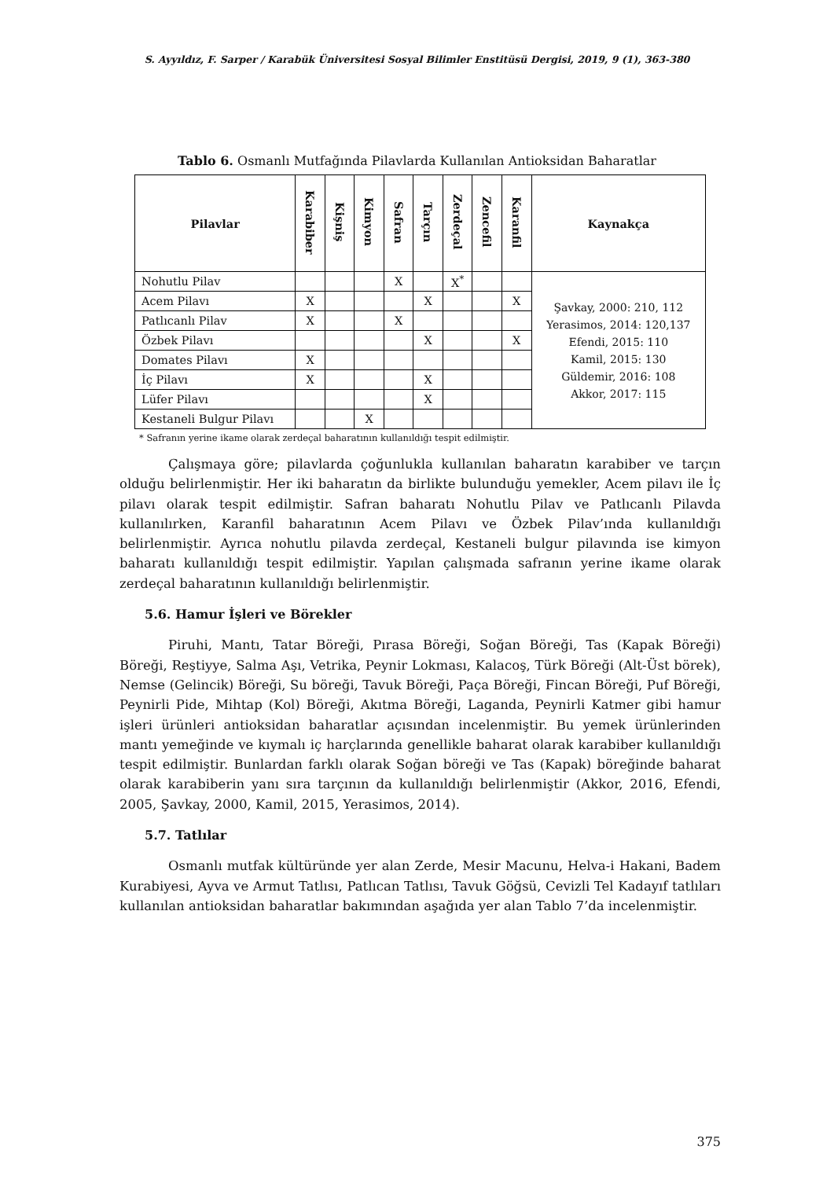S. Ayyıldız, F. Sarper / Karabük Üniversitesi Sosyal Bilimler Enstitüsü Dergisi, 2019, 9 (1), 363-380
Tablo 6. Osmanlı Mutfağında Pilavlarda Kullanılan Antioksidan Baharatlar
| Pilavlar | Karabiber | Kişniş | Kimyon | Safran | Tarçın | Zerdeçal | Zencefil | Karanfil | Kaynakça |
| --- | --- | --- | --- | --- | --- | --- | --- | --- | --- |
| Nohutlu Pilav | | | | X | | X<sup>*</sup> | | | Şavkay, 2000: 210, 112 Yerasimos, 2014: 120,137 Efendi, 2015: 110 Kamil, 2015: 130 Güldemir, 2016: 108 Akkor, 2017: 115 |
| Acem Pilavı | X | | | | X | | | X | |
| Patlıcanlı Pilav | X | | | X | | | | | |
| Özbek Pilavı | | | | | X | | | X | |
| Domates Pilavı | X | | | | | | | | |
| İç Pilavı | X | | | | X | | | | |
| Lüfer Pilavı | | | | | X | | | | |
| Kestaneli Bulgur Pilavı | | | X | | | | | | |
* Safranın yerine ikame olarak zerdeçal baharatının kullanıldığı tespit edilmiştir.
Çalışmaya göre; pilavlarda çoğunlukla kullanılan baharatın karabiber ve tarçın olduğu belirlenmiştir. Her iki baharatın da birlikte bulunduğu yemekler, Acem pilavı ile İç pilavı olarak tespit edilmiştir. Safran baharatı Nohutlu Pilav ve Patlıcanlı Pilavda kullanılırken, Karanfil baharatının Acem Pilavı ve Özbek Pilav’ında kullanıldığı belirlenmiştir. Ayrıca nohutlu pilavda zerdeçal, Kestaneli bulgur pilavında ise kimyon baharatı kullanıldığı tespit edilmiştir. Yapılan çalışmada safranın yerine ikame olarak zerdeçal baharatının kullanıldığı belirlenmiştir.
5.6. Hamur İşleri ve Börekler
Piruhi, Mantı, Tatar Böreği, Pırasa Böreği, Soğan Böreği, Tas (Kapak Böreği) Böreği, Reştiyye, Salma Aşı, Vetrika, Peynir Lokması, Kalacoş, Türk Böreği (Alt-Üst börek), Nemse (Gelincik) Böreği, Su böreği, Tavuk Böreği, Paça Böreği, Fincan Böreği, Puf Böreği, Peynirli Pide, Mihtap (Kol) Böreği, Akıtma Böreği, Laganda, Peynirli Katmer gibi hamur işleri ürünleri antioksidan baharatlar açısından incelenmiştir. Bu yemek ürünlerinden mantı yemeğinde ve kıymalı iç harçlarında genellikle baharat olarak karabiber kullanıldığı tespit edilmiştir. Bunlardan farklı olarak Soğan böreği ve Tas (Kapak) böreğinde baharat olarak karabiberin yanı sıra tarçının da kullanıldığı belirlenmiştir (Akkor, 2016, Efendi, 2005, Şavkay, 2000, Kamil, 2015, Yerasimos, 2014).
5.7. Tatlılar
Osmanlı mutfak kültüründe yer alan Zerde, Mesir Macunu, Helva-i Hakani, Badem Kurabiyesi, Ayva ve Armut Tatlısı, Patlıcan Tatlısı, Tavuk Göğsü, Cevizli Tel Kadayıf tatlıları kullanılan antioksidan baharatlar bakımından aşağıda yer alan Tablo 7’da incelenmiştir.
375